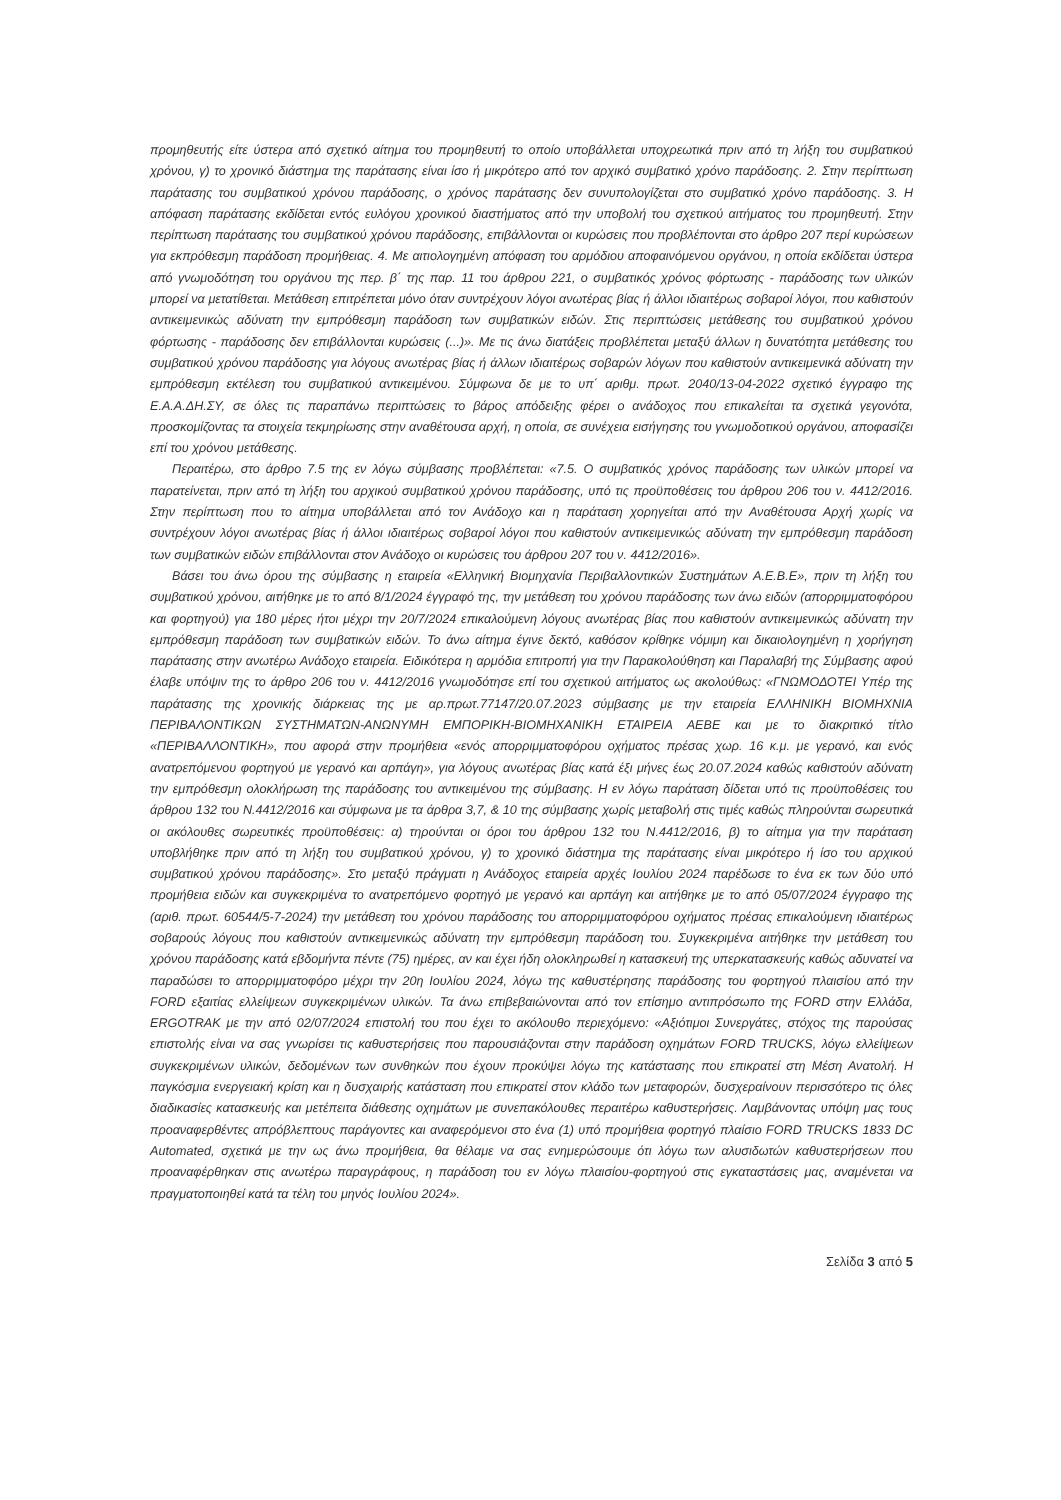προμηθευτής είτε ύστερα από σχετικό αίτημα του προμηθευτή το οποίο υποβάλλεται υποχρεωτικά πριν από τη λήξη του συμβατικού χρόνου, γ) το χρονικό διάστημα της παράτασης είναι ίσο ή μικρότερο από τον αρχικό συμβατικό χρόνο παράδοσης. 2. Στην περίπτωση παράτασης του συμβατικού χρόνου παράδοσης, ο χρόνος παράτασης δεν συνυπολογίζεται στο συμβατικό χρόνο παράδοσης. 3. Η απόφαση παράτασης εκδίδεται εντός ευλόγου χρονικού διαστήματος από την υποβολή του σχετικού αιτήματος του προμηθευτή. Στην περίπτωση παράτασης του συμβατικού χρόνου παράδοσης, επιβάλλονται οι κυρώσεις που προβλέπονται στο άρθρο 207 περί κυρώσεων για εκπρόθεσμη παράδοση προμήθειας. 4. Με αιτιολογημένη απόφαση του αρμόδιου αποφαινόμενου οργάνου, η οποία εκδίδεται ύστερα από γνωμοδότηση του οργάνου της περ. β΄ της παρ. 11 του άρθρου 221, ο συμβατικός χρόνος φόρτωσης - παράδοσης των υλικών μπορεί να μετατίθεται. Μετάθεση επιτρέπεται μόνο όταν συντρέχουν λόγοι ανωτέρας βίας ή άλλοι ιδιαιτέρως σοβαροί λόγοι, που καθιστούν αντικειμενικώς αδύνατη την εμπρόθεσμη παράδοση των συμβατικών ειδών. Στις περιπτώσεις μετάθεσης του συμβατικού χρόνου φόρτωσης - παράδοσης δεν επιβάλλονται κυρώσεις (...)». Με τις άνω διατάξεις προβλέπεται μεταξύ άλλων η δυνατότητα μετάθεσης του συμβατικού χρόνου παράδοσης για λόγους ανωτέρας βίας ή άλλων ιδιαιτέρως σοβαρών λόγων που καθιστούν αντικειμενικά αδύνατη την εμπρόθεσμη εκτέλεση του συμβατικού αντικειμένου. Σύμφωνα δε με το υπ΄ αριθμ. πρωτ. 2040/13-04-2022 σχετικό έγγραφο της Ε.Α.Α.ΔΗ.ΣΥ, σε όλες τις παραπάνω περιπτώσεις το βάρος απόδειξης φέρει ο ανάδοχος που επικαλείται τα σχετικά γεγονότα, προσκομίζοντας τα στοιχεία τεκμηρίωσης στην αναθέτουσα αρχή, η οποία, σε συνέχεια εισήγησης του γνωμοδοτικού οργάνου, αποφασίζει επί του χρόνου μετάθεσης.
Περαιτέρω, στο άρθρο 7.5 της εν λόγω σύμβασης προβλέπεται: «7.5. Ο συμβατικός χρόνος παράδοσης των υλικών μπορεί να παρατείνεται, πριν από τη λήξη του αρχικού συμβατικού χρόνου παράδοσης, υπό τις προϋποθέσεις του άρθρου 206 του ν. 4412/2016. Στην περίπτωση που το αίτημα υποβάλλεται από τον Ανάδοχο και η παράταση χορηγείται από την Αναθέτουσα Αρχή χωρίς να συντρέχουν λόγοι ανωτέρας βίας ή άλλοι ιδιαιτέρως σοβαροί λόγοι που καθιστούν αντικειμενικώς αδύνατη την εμπρόθεσμη παράδοση των συμβατικών ειδών επιβάλλονται στον Ανάδοχο οι κυρώσεις του άρθρου 207 του ν. 4412/2016».
Βάσει του άνω όρου της σύμβασης η εταιρεία «Ελληνική Βιομηχανία Περιβαλλοντικών Συστημάτων Α.Ε.Β.Ε», πριν τη λήξη του συμβατικού χρόνου, αιτήθηκε με το από 8/1/2024 έγγραφό της, την μετάθεση του χρόνου παράδοσης των άνω ειδών (απορριμματοφόρου και φορτηγού) για 180 μέρες ήτοι μέχρι την 20/7/2024 επικαλούμενη λόγους ανωτέρας βίας που καθιστούν αντικειμενικώς αδύνατη την εμπρόθεσμη παράδοση των συμβατικών ειδών. Το άνω αίτημα έγινε δεκτό, καθόσον κρίθηκε νόμιμη και δικαιολογημένη η χορήγηση παράτασης στην ανωτέρω Ανάδοχο εταιρεία. Ειδικότερα η αρμόδια επιτροπή για την Παρακολούθηση και Παραλαβή της Σύμβασης αφού έλαβε υπόψιν της το άρθρο 206 του ν. 4412/2016 γνωμοδότησε επί του σχετικού αιτήματος ως ακολούθως: «ΓΝΩΜΟΔΟΤΕΙ Υπέρ της παράτασης της χρονικής διάρκειας της με αρ.πρωτ.77147/20.07.2023 σύμβασης με την εταιρεία ΕΛΛΗΝΙΚΗ ΒΙΟΜΗΧΝΙΑ ΠΕΡΙΒΑΛΟΝΤΙΚΩΝ ΣΥΣΤΗΜΑΤΩΝ-ΑΝΩΝΥΜΗ ΕΜΠΟΡΙΚΗ-ΒΙΟΜΗΧΑΝΙΚΗ ΕΤΑΙΡΕΙΑ ΑΕΒΕ και με το διακριτικό τίτλο «ΠΕΡΙΒΑΛΛΟΝΤΙΚΗ», που αφορά στην προμήθεια «ενός απορριμματοφόρου οχήματος πρέσας χωρ. 16 κ.μ. με γερανό, και ενός ανατρεπόμενου φορτηγού με γερανό και αρπάγη», για λόγους ανωτέρας βίας κατά έξι μήνες έως 20.07.2024 καθώς καθιστούν αδύνατη την εμπρόθεσμη ολοκλήρωση της παράδοσης του αντικειμένου της σύμβασης. Η εν λόγω παράταση δίδεται υπό τις προϋποθέσεις του άρθρου 132 του Ν.4412/2016 και σύμφωνα με τα άρθρα 3,7, & 10 της σύμβασης χωρίς μεταβολή στις τιμές καθώς πληρούνται σωρευτικά οι ακόλουθες σωρευτικές προϋποθέσεις: α) τηρούνται οι όροι του άρθρου 132 του Ν.4412/2016, β) το αίτημα για την παράταση υποβλήθηκε πριν από τη λήξη του συμβατικού χρόνου, γ) το χρονικό διάστημα της παράτασης είναι μικρότερο ή ίσο του αρχικού συμβατικού χρόνου παράδοσης». Στο μεταξύ πράγματι η Ανάδοχος εταιρεία αρχές Ιουλίου 2024 παρέδωσε το ένα εκ των δύο υπό προμήθεια ειδών και συγκεκριμένα το ανατρεπόμενο φορτηγό με γερανό και αρπάγη και αιτήθηκε με το από 05/07/2024 έγγραφο της (αριθ. πρωτ. 60544/5-7-2024) την μετάθεση του χρόνου παράδοσης του απορριμματοφόρου οχήματος πρέσας επικαλούμενη ιδιαιτέρως σοβαρούς λόγους που καθιστούν αντικειμενικώς αδύνατη την εμπρόθεσμη παράδοση του. Συγκεκριμένα αιτήθηκε την μετάθεση του χρόνου παράδοσης κατά εβδομήντα πέντε (75) ημέρες, αν και έχει ήδη ολοκληρωθεί η κατασκευή της υπερκατασκευής καθώς αδυνατεί να παραδώσει το απορριμματοφόρο μέχρι την 20η Ιουλίου 2024, λόγω της καθυστέρησης παράδοσης του φορτηγού πλαισίου από την FORD εξαιτίας ελλείψεων συγκεκριμένων υλικών. Τα άνω επιβεβαιώνονται από τον επίσημο αντιπρόσωπο της FORD στην Ελλάδα, ERGOTRAK με την από 02/07/2024 επιστολή του που έχει το ακόλουθο περιεχόμενο: «Αξιότιμοι Συνεργάτες, στόχος της παρούσας επιστολής είναι να σας γνωρίσει τις καθυστερήσεις που παρουσιάζονται στην παράδοση οχημάτων FORD TRUCKS, λόγω ελλείψεων συγκεκριμένων υλικών, δεδομένων των συνθηκών που έχουν προκύψει λόγω της κατάστασης που επικρατεί στη Μέση Ανατολή. Η παγκόσμια ενεργειακή κρίση και η δυσχαιρής κατάσταση που επικρατεί στον κλάδο των μεταφορών, δυσχεραίνουν περισσότερο τις όλες διαδικασίες κατασκευής και μετέπειτα διάθεσης οχημάτων με συνεπακόλουθες περαιτέρω καθυστερήσεις. Λαμβάνοντας υπόψη μας τους προαναφερθέντες απρόβλεπτους παράγοντες και αναφερόμενοι στο ένα (1) υπό προμήθεια φορτηγό πλαίσιο FORD TRUCKS 1833 DC Automated, σχετικά με την ως άνω προμήθεια, θα θέλαμε να σας ενημερώσουμε ότι λόγω των αλυσιδωτών καθυστερήσεων που προαναφέρθηκαν στις ανωτέρω παραγράφους, η παράδοση του εν λόγω πλαισίου-φορτηγού στις εγκαταστάσεις μας, αναμένεται να πραγματοποιηθεί κατά τα τέλη του μηνός Ιουλίου 2024».
Σελίδα 3 από 5